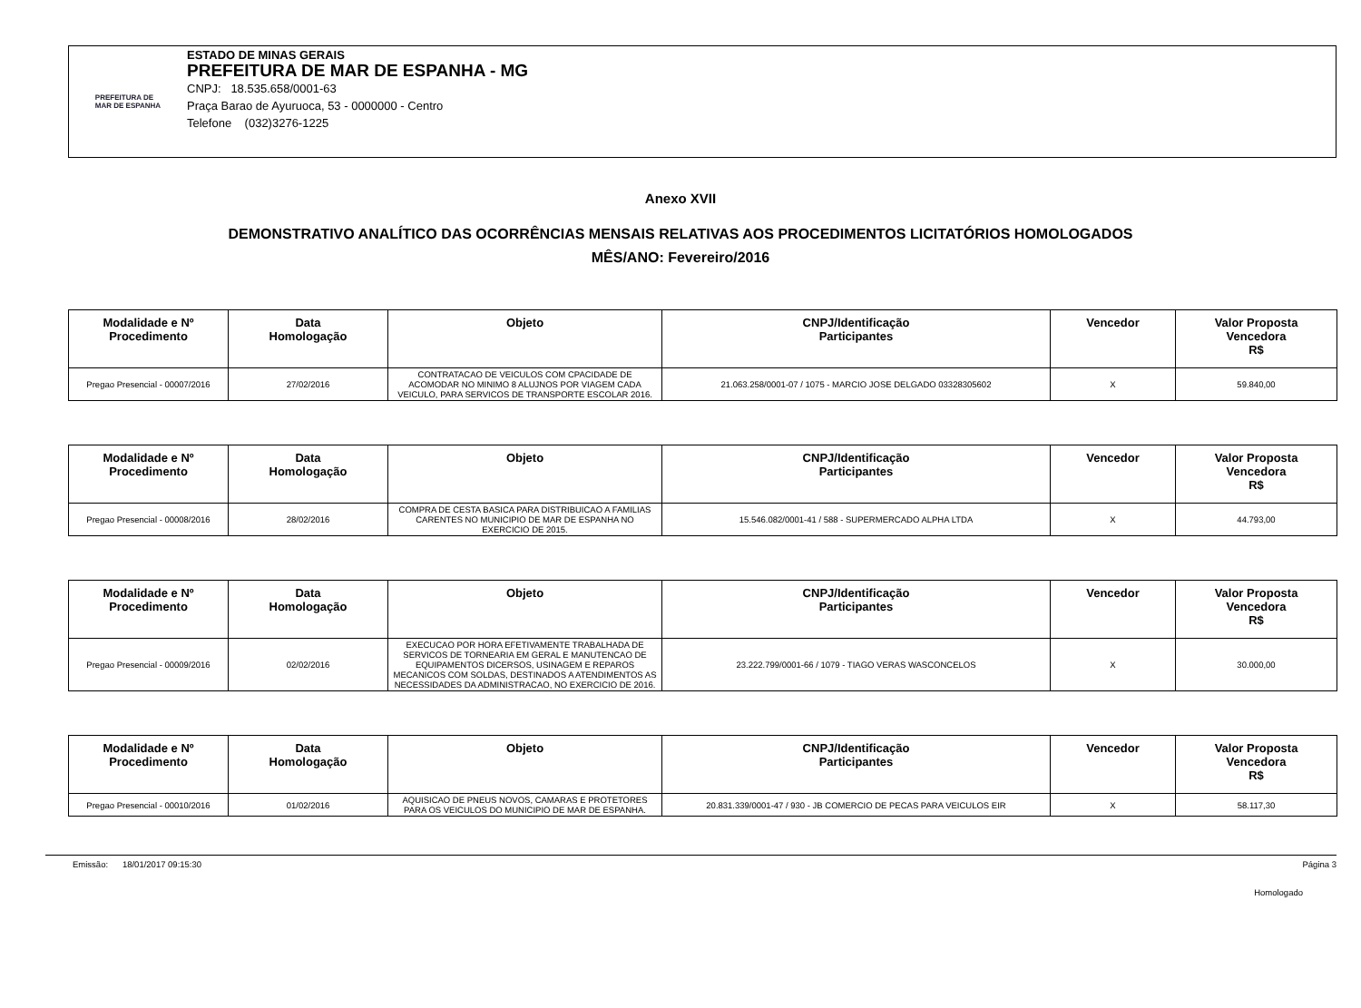PREFEITURA DE
MAR DE ESPANHA
ESTADO DE MINAS GERAIS
PREFEITURA DE MAR DE ESPANHA - MG
CNPJ: 18.535.658/0001-63
Praça Barao de Ayuruoca, 53 - 0000000 - Centro
Telefone (032)3276-1225
Anexo XVII
DEMONSTRATIVO ANALÍTICO DAS OCORRÊNCIAS MENSAIS RELATIVAS AOS PROCEDIMENTOS LICITATÓRIOS HOMOLOGADOS
MÊS/ANO: Fevereiro/2016
| Modalidade e Nº Procedimento | Data Homologação | Objeto | CNPJ/Identificação Participantes | Vencedor | Valor Proposta Vencedora R$ |
| --- | --- | --- | --- | --- | --- |
| Pregao Presencial - 00007/2016 | 27/02/2016 | CONTRATACAO DE VEICULOS COM CPACIDADE DE ACOMODAR NO MINIMO 8 ALUJNOS POR VIAGEM CADA VEICULO, PARA SERVICOS DE TRANSPORTE ESCOLAR 2016. | 21.063.258/0001-07 / 1075 - MARCIO JOSE DELGADO 03328305602 | X | 59.840,00 |
| Modalidade e Nº Procedimento | Data Homologação | Objeto | CNPJ/Identificação Participantes | Vencedor | Valor Proposta Vencedora R$ |
| --- | --- | --- | --- | --- | --- |
| Pregao Presencial - 00008/2016 | 28/02/2016 | COMPRA DE CESTA BASICA PARA DISTRIBUICAO A FAMILIAS CARENTES NO MUNICIPIO DE MAR DE ESPANHA NO EXERCICIO DE 2015. | 15.546.082/0001-41 / 588 - SUPERMERCADO ALPHA LTDA | X | 44.793,00 |
| Modalidade e Nº Procedimento | Data Homologação | Objeto | CNPJ/Identificação Participantes | Vencedor | Valor Proposta Vencedora R$ |
| --- | --- | --- | --- | --- | --- |
| Pregao Presencial - 00009/2016 | 02/02/2016 | EXECUCAO POR HORA EFETIVAMENTE TRABALHADA DE SERVICOS DE TORNEARIA EM GERAL E MANUTENCAO DE EQUIPAMENTOS DICERSOS, USINAGEM E REPAROS MECANICOS COM SOLDAS, DESTINADOS A ATENDIMENTOS AS NECESSIDADES DA ADMINISTRACAO, NO EXERCICIO DE 2016. | 23.222.799/0001-66 / 1079 - TIAGO VERAS WASCONCELOS | X | 30.000,00 |
| Modalidade e Nº Procedimento | Data Homologação | Objeto | CNPJ/Identificação Participantes | Vencedor | Valor Proposta Vencedora R$ |
| --- | --- | --- | --- | --- | --- |
| Pregao Presencial - 00010/2016 | 01/02/2016 | AQUISICAO DE PNEUS NOVOS, CAMARAS E PROTETORES PARA OS VEICULOS DO MUNICIPIO DE MAR DE ESPANHA. | 20.831.339/0001-47 / 930 - JB COMERCIO DE PECAS PARA VEICULOS EIR | X | 58.117,30 |
Emissão: 18/01/2017 09:15:30 Página 3
Homologado